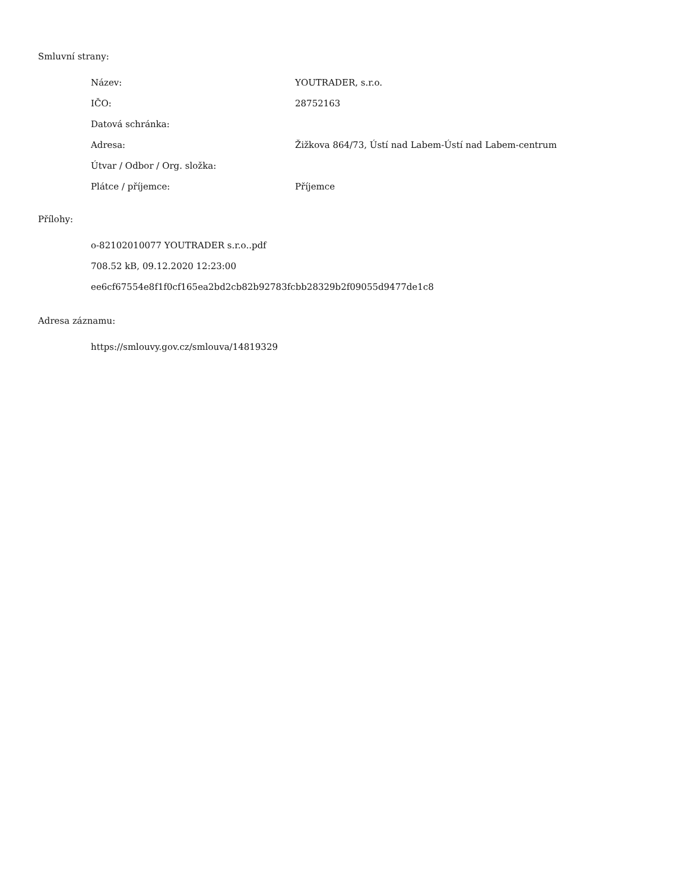Smluvní strany:
| Název: | YOUTRADER, s.r.o. |
| IČO: | 28752163 |
| Datová schránka: | |
| Adresa: | Žižkova 864/73, Ústí nad Labem-Ústí nad Labem-centrum |
| Útvar / Odbor / Org. složka: | |
| Plátce / příjemce: | Příjemce |
Přílohy:
o-82102010077 YOUTRADER s.r.o..pdf
708.52 kB, 09.12.2020 12:23:00
ee6cf67554e8f1f0cf165ea2bd2cb82b92783fcbb28329b2f09055d9477de1c8
Adresa záznamu:
https://smlouvy.gov.cz/smlouva/14819329